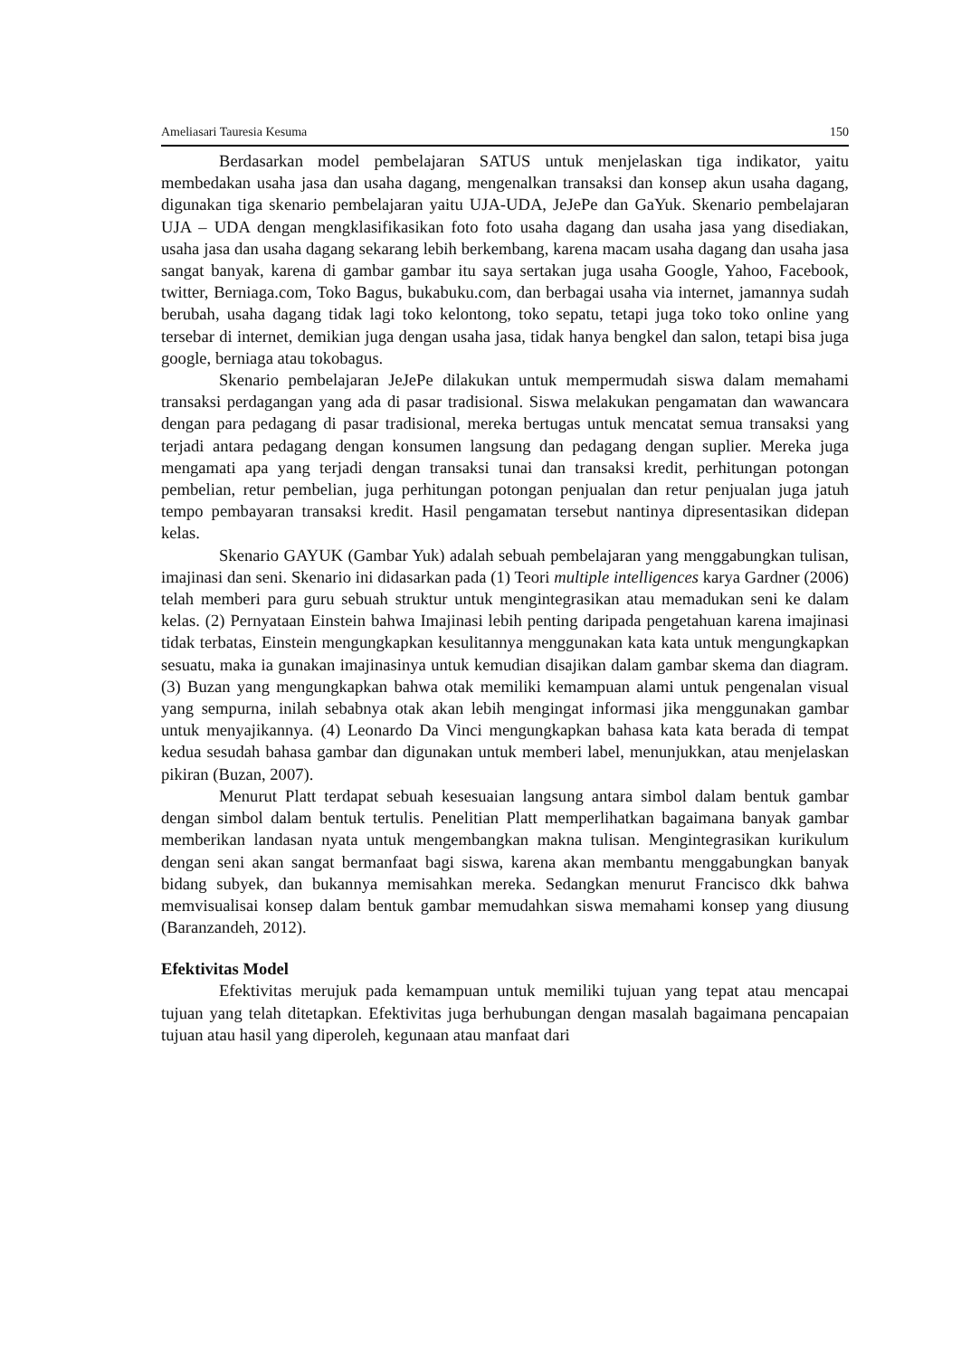Ameliasari Tauresia Kesuma 150
Berdasarkan model pembelajaran SATUS untuk menjelaskan tiga indikator, yaitu membedakan usaha jasa dan usaha dagang, mengenalkan transaksi dan konsep akun usaha dagang, digunakan tiga skenario pembelajaran yaitu UJA-UDA, JeJePe dan GaYuk. Skenario pembelajaran UJA – UDA dengan mengklasifikasikan foto foto usaha dagang dan usaha jasa yang disediakan, usaha jasa dan usaha dagang sekarang lebih berkembang, karena macam usaha dagang dan usaha jasa sangat banyak, karena di gambar gambar itu saya sertakan juga usaha Google, Yahoo, Facebook, twitter, Berniaga.com, Toko Bagus, bukabuku.com, dan berbagai usaha via internet, jamannya sudah berubah, usaha dagang tidak lagi toko kelontong, toko sepatu, tetapi juga toko toko online yang tersebar di internet, demikian juga dengan usaha jasa, tidak hanya bengkel dan salon, tetapi bisa juga google, berniaga atau tokobagus.
Skenario pembelajaran JeJePe dilakukan untuk mempermudah siswa dalam memahami transaksi perdagangan yang ada di pasar tradisional. Siswa melakukan pengamatan dan wawancara dengan para pedagang di pasar tradisional, mereka bertugas untuk mencatat semua transaksi yang terjadi antara pedagang dengan konsumen langsung dan pedagang dengan suplier. Mereka juga mengamati apa yang terjadi dengan transaksi tunai dan transaksi kredit, perhitungan potongan pembelian, retur pembelian, juga perhitungan potongan penjualan dan retur penjualan juga jatuh tempo pembayaran transaksi kredit. Hasil pengamatan tersebut nantinya dipresentasikan didepan kelas.
Skenario GAYUK (Gambar Yuk) adalah sebuah pembelajaran yang menggabungkan tulisan, imajinasi dan seni. Skenario ini didasarkan pada (1) Teori multiple intelligences karya Gardner (2006) telah memberi para guru sebuah struktur untuk mengintegrasikan atau memadukan seni ke dalam kelas. (2) Pernyataan Einstein bahwa Imajinasi lebih penting daripada pengetahuan karena imajinasi tidak terbatas, Einstein mengungkapkan kesulitannya menggunakan kata kata untuk mengungkapkan sesuatu, maka ia gunakan imajinasinya untuk kemudian disajikan dalam gambar skema dan diagram. (3) Buzan yang mengungkapkan bahwa otak memiliki kemampuan alami untuk pengenalan visual yang sempurna, inilah sebabnya otak akan lebih mengingat informasi jika menggunakan gambar untuk menyajikannya. (4) Leonardo Da Vinci mengungkapkan bahasa kata kata berada di tempat kedua sesudah bahasa gambar dan digunakan untuk memberi label, menunjukkan, atau menjelaskan pikiran (Buzan, 2007).
Menurut Platt terdapat sebuah kesesuaian langsung antara simbol dalam bentuk gambar dengan simbol dalam bentuk tertulis. Penelitian Platt memperlihatkan bagaimana banyak gambar memberikan landasan nyata untuk mengembangkan makna tulisan. Mengintegrasikan kurikulum dengan seni akan sangat bermanfaat bagi siswa, karena akan membantu menggabungkan banyak bidang subyek, dan bukannya memisahkan mereka. Sedangkan menurut Francisco dkk bahwa memvisualisai konsep dalam bentuk gambar memudahkan siswa memahami konsep yang diusung (Baranzandeh, 2012).
Efektivitas Model
Efektivitas merujuk pada kemampuan untuk memiliki tujuan yang tepat atau mencapai tujuan yang telah ditetapkan. Efektivitas juga berhubungan dengan masalah bagaimana pencapaian tujuan atau hasil yang diperoleh, kegunaan atau manfaat dari